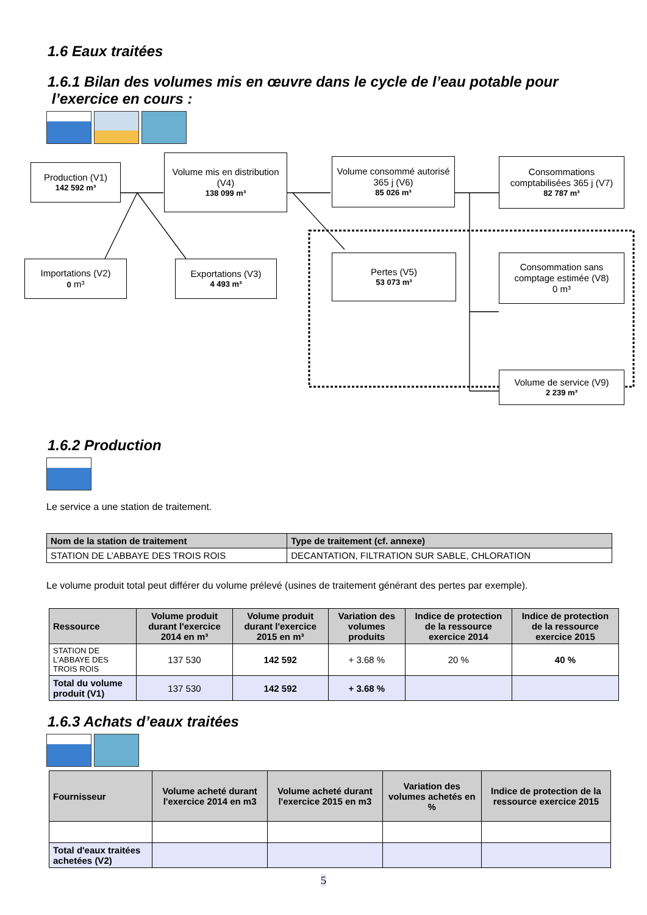1.6 Eaux traitées
1.6.1 Bilan des volumes mis en œuvre dans le cycle de l’eau potable pour
l’exercice en cours :
Production (V1)
142 592 m³
Volume mis en distribution (V4)
138 099 m³
Volume consommé autorisé 365 j (V6)
85 026 m³
Consommations comptabilisées 365 j (V7)
82 787 m³
Importations (V2)
0 m³
Exportations (V3)
4 493 m³
Pertes (V5)
53 073 m³
Consommation sans comptage estimée (V8)
0 m³
Volume de service (V9)
2 239 m³
1.6.2 Production
Le service a une station de traitement.
| Nom de la station de traitement | Type de traitement (cf. annexe) |
| --- | --- |
| STATION DE L’ABBAYE DES TROIS ROIS | DECANTATION, FILTRATION SUR SABLE, CHLORATION |
Le volume produit total peut différer du volume prélevé (usines de traitement générant des pertes par exemple).
| Ressource | Volume produit durant l'exercice 2014 en m³ | Volume produit durant l'exercice 2015 en m³ | Variation des volumes produits | Indice de protection de la ressource exercice 2014 | Indice de protection de la ressource exercice 2015 |
| --- | --- | --- | --- | --- | --- |
| STATION DE L’ABBAYE DES TROIS ROIS | 137 530 | 142 592 | + 3.68 % | 20 % | 40 % |
| Total du volume produit (V1) | 137 530 | 142 592 | + 3.68 % | | |
1.6.3 Achats d’eaux traitées
| Fournisseur | Volume acheté durant l'exercice 2014 en m3 | Volume acheté durant l'exercice 2015 en m3 | Variation des volumes achetés en % | Indice de protection de la ressource exercice 2015 |
| --- | --- | --- | --- | --- |
| Total d'eaux traitées achetées (V2) | | | | |
5